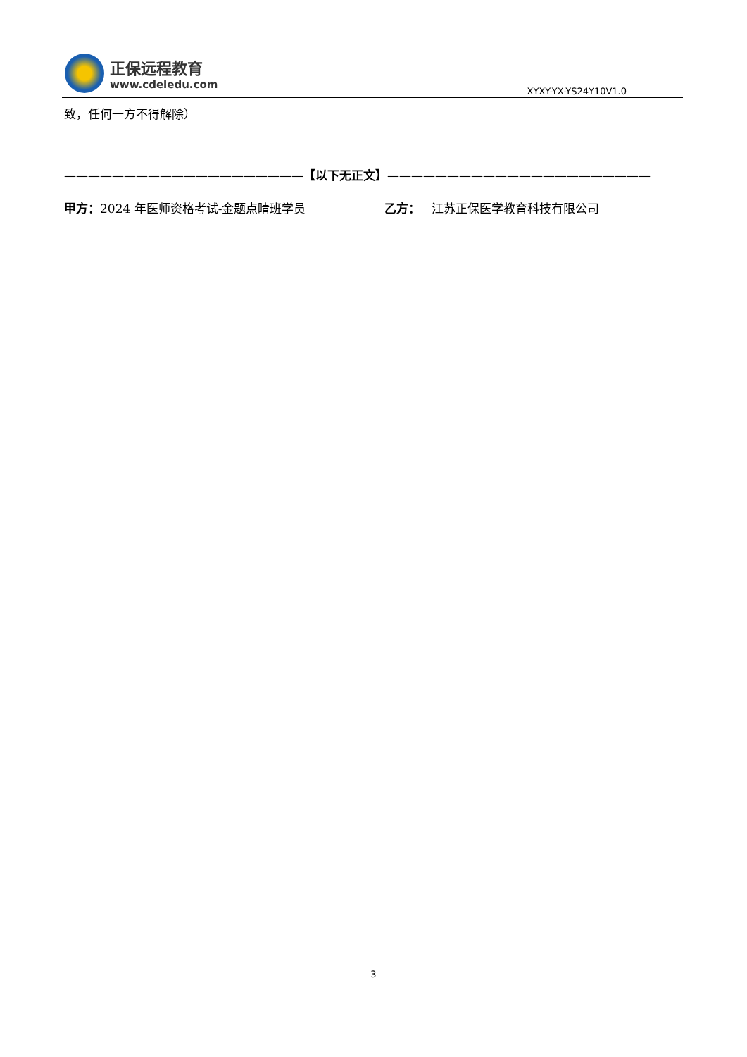正保远程教育
www.cdeledu.com
XYXY-YX-YS24Y10V1.0
致，任何一方不得解除）
————————————————————【以下无正文】——————————————————————
甲方：2024 年医师资格考试-金题点睛班学员 乙方： 江苏正保医学教育科技有限公司
3